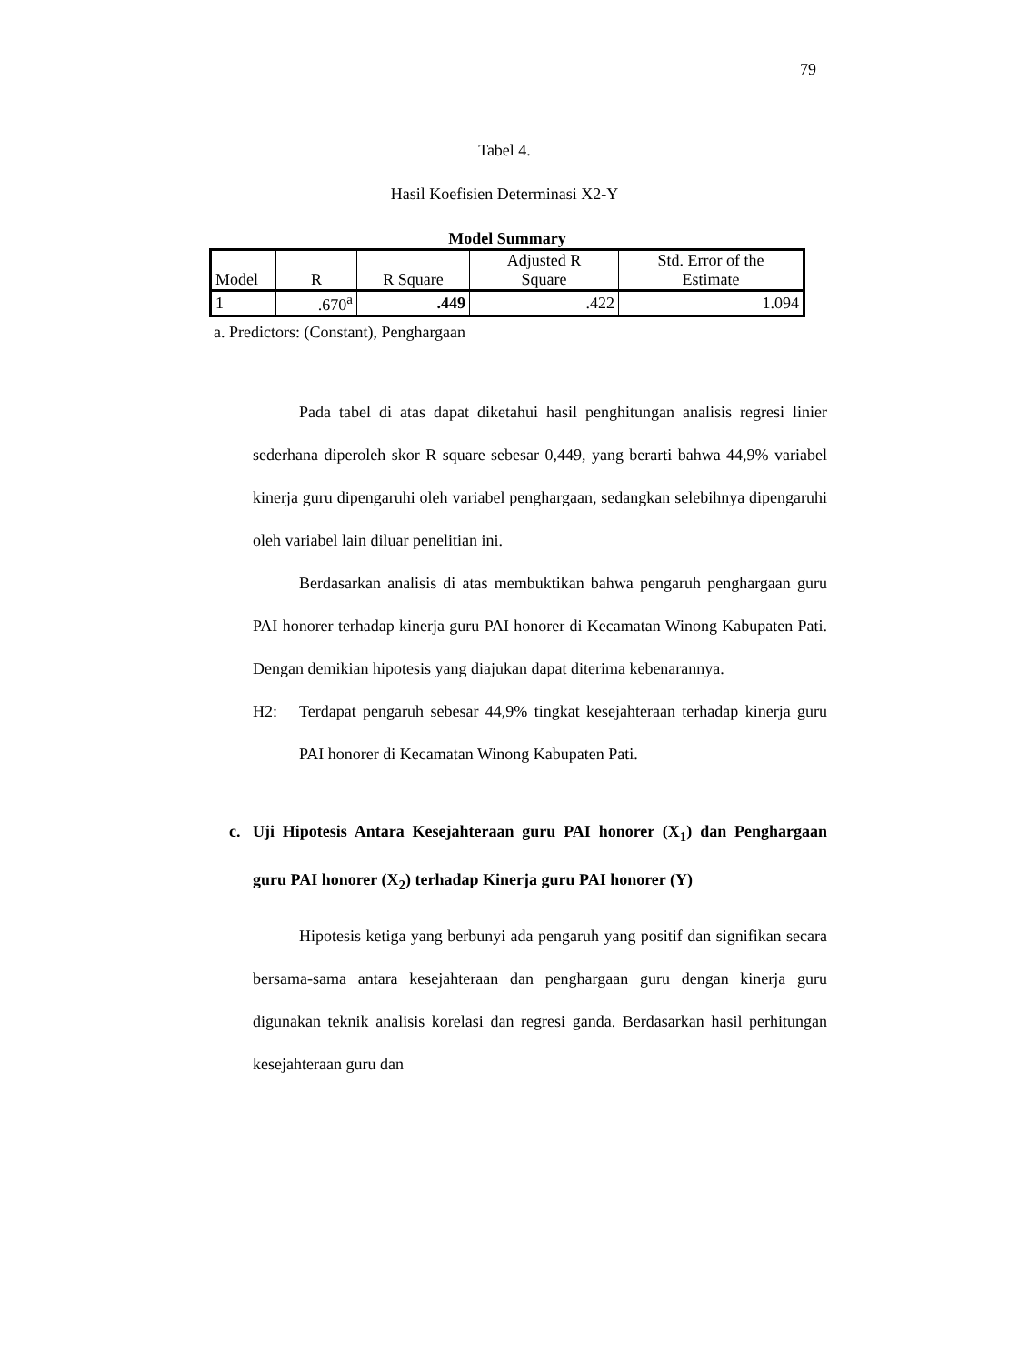79
Tabel 4.
Hasil Koefisien Determinasi X2-Y
Model Summary
| Model | R | R Square | Adjusted R Square | Std. Error of the Estimate |
| --- | --- | --- | --- | --- |
| 1 | .670<sup>a</sup> | .449 | .422 | 1.094 |
a. Predictors: (Constant), Penghargaan
Pada tabel di atas dapat diketahui hasil penghitungan analisis regresi linier sederhana diperoleh skor R square sebesar 0,449, yang berarti bahwa 44,9% variabel kinerja guru dipengaruhi oleh variabel penghargaan, sedangkan selebihnya dipengaruhi oleh variabel lain diluar penelitian ini.
Berdasarkan analisis di atas membuktikan bahwa pengaruh penghargaan guru PAI honorer terhadap kinerja guru PAI honorer di Kecamatan Winong Kabupaten Pati. Dengan demikian hipotesis yang diajukan dapat diterima kebenarannya.
H2: Terdapat pengaruh sebesar 44,9% tingkat kesejahteraan terhadap kinerja guru PAI honorer di Kecamatan Winong Kabupaten Pati.
c. Uji Hipotesis Antara Kesejahteraan guru PAI honorer (X<sub>1</sub>) dan Penghargaan guru PAI honorer (X<sub>2</sub>) terhadap Kinerja guru PAI honorer (Y)
Hipotesis ketiga yang berbunyi ada pengaruh yang positif dan signifikan secara bersama-sama antara kesejahteraan dan penghargaan guru dengan kinerja guru digunakan teknik analisis korelasi dan regresi ganda. Berdasarkan hasil perhitungan kesejahteraan guru dan